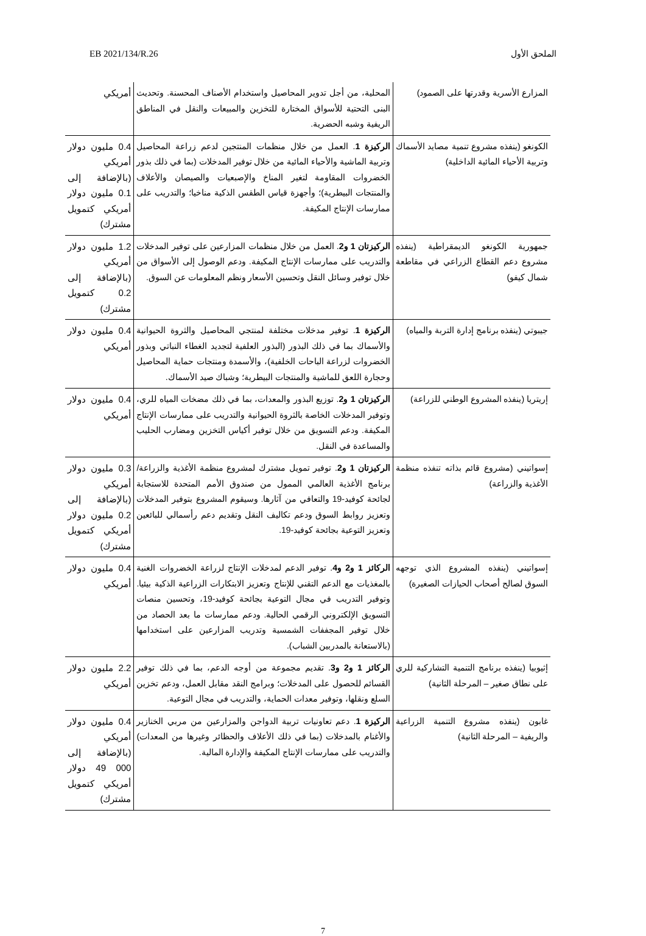الملحق الأول EB 2021/134/R.26
| المزارع الأسرية وقدرتها على الصمود) | المحلية، من أجل تدوير المحاصيل واستخدام الأصناف المحسنة. وتحديث البنى التحتية للأسواق المختارة للتخزين والمبيعات والنقل في المناطق الريفية وشبه الحضرية. | أمريكي |
| الكونغو (ينفذه مشروع تنمية مصايد الأسماك وتربية الأحياء المائية الداخلية) | الركيزة 1 . العمل من خلال منظمات المنتجين لدعم زراعة المحاصيل وتربية الماشية والأحياء المائية من خلال توفير المدخلات (بما في ذلك بذور الخضروات المقاومة لتغير المناخ والإصبعيات والصيصان والأعلاف والمنتجات البيطرية)؛ وأجهزة قياس الطقس الذكية مناخيا؛ والتدريب على ممارسات الإنتاج المكيفة. | 0.4 مليون دولار أمريكي (بالإضافة إلى 0.1 مليون دولار أمريكي كتمويل مشترك) |
| جمهورية الكونغو الديمقراطية (ينفذه مشروع دعم القطاع الزراعي في مقاطعة شمال كيفو) | الركيزتان 1 و2 . العمل من خلال منظمات المزارعين على توفير المدخلات والتدريب على ممارسات الإنتاج المكيفة. ودعم الوصول إلى الأسواق من خلال توفير وسائل النقل وتحسين الأسعار ونظم المعلومات عن السوق. | 1.2 مليون دولار أمريكي (بالإضافة إلى 0.2 كتمويل مشترك) |
| جيبوتي (ينفذه برنامج إدارة التربة والمياه) | الركيزة 1 . توفير مدخلات مختلفة لمنتجي المحاصيل والثروة الحيوانية والأسماك بما في ذلك البذور (البذور العلفية لتجديد الغطاء النباتي وبذور الخضروات لزراعة الباحات الخلفية)، والأسمدة ومنتجات حماية المحاصيل وحجارة اللعق للماشية والمنتجات البيطرية؛ وشباك صيد الأسماك. | 0.4 مليون دولار أمريكي |
| إريتريا (ينفذه المشروع الوطني للزراعة) | الركيزتان 1 و2 . توزيع البذور والمعدات، بما في ذلك مضخات المياه للري، وتوفير المدخلات الخاصة بالثروة الحيوانية والتدريب على ممارسات الإنتاج المكيفة. ودعم التسويق من خلال توفير أكياس التخزين ومضارب الحليب والمساعدة في النقل. | 0.4 مليون دولار أمريكي |
| إسواتيني (مشروع قائم بذاته تنفذه منظمة الأغذية والزراعة) | الركيزتان 1 و2 . توفير تمويل مشترك لمشروع منظمة الأغذية والزراعة/برنامج الأغذية العالمي الممول من صندوق الأمم المتحدة للاستجابة لجائحة كوفيد-19 والتعافي من آثارها. وسيقوم المشروع بتوفير المدخلات وتعزيز روابط السوق ودعم تكاليف النقل وتقديم دعم رأسمالي للبائعين وتعزيز التوعية بجائحة كوفيد-19. | 0.3 مليون دولار أمريكي (بالإضافة إلى 0.2 مليون دولار أمريكي كتمويل مشترك) |
| إسواتيني (ينفذه المشروع الذي توجهه السوق لصالح أصحاب الحيازات الصغيرة) | الركائز 1 و2 و4 . توفير الدعم لمدخلات الإنتاج لزراعة الخضروات الغنية بالمغذيات مع الدعم التقني للإنتاج وتعزيز الابتكارات الزراعية الذكية بيئيا. وتوفير التدريب في مجال التوعية بجائحة كوفيد-19، وتحسين منصات التسويق الإلكتروني الرقمي الحالية. ودعم ممارسات ما بعد الحصاد من خلال توفير المجففات الشمسية وتدريب المزارعين على استخدامها (بالاستعانة بالمدربين الشباب). | 0.4 مليون دولار أمريكي |
| إثيوبيا (ينفذه برنامج التنمية التشاركية للري على نطاق صغير – المرحلة الثانية) | الركائز 1 و2 و3 . تقديم مجموعة من أوجه الدعم، بما في ذلك توفير القسائم للحصول على المدخلات؛ وبرامج النقد مقابل العمل، ودعم تخزين السلع ونقلها، وتوفير معدات الحماية، والتدريب في مجال التوعية. | 2.2 مليون دولار أمريكي |
| غابون (ينفذه مشروع التنمية الزراعية والريفية – المرحلة الثانية) | الركيزة 1 . دعم تعاونيات تربية الدواجن والمزارعين من مربي الخنازير والأغنام بالمدخلات (بما في ذلك الأعلاف والحظائر وغيرها من المعدات) والتدريب على ممارسات الإنتاج المكيفة والإدارة المالية. | 0.4 مليون دولار أمريكي (بالإضافة إلى 000 49 دولار أمريكي كتمويل مشترك) |
7